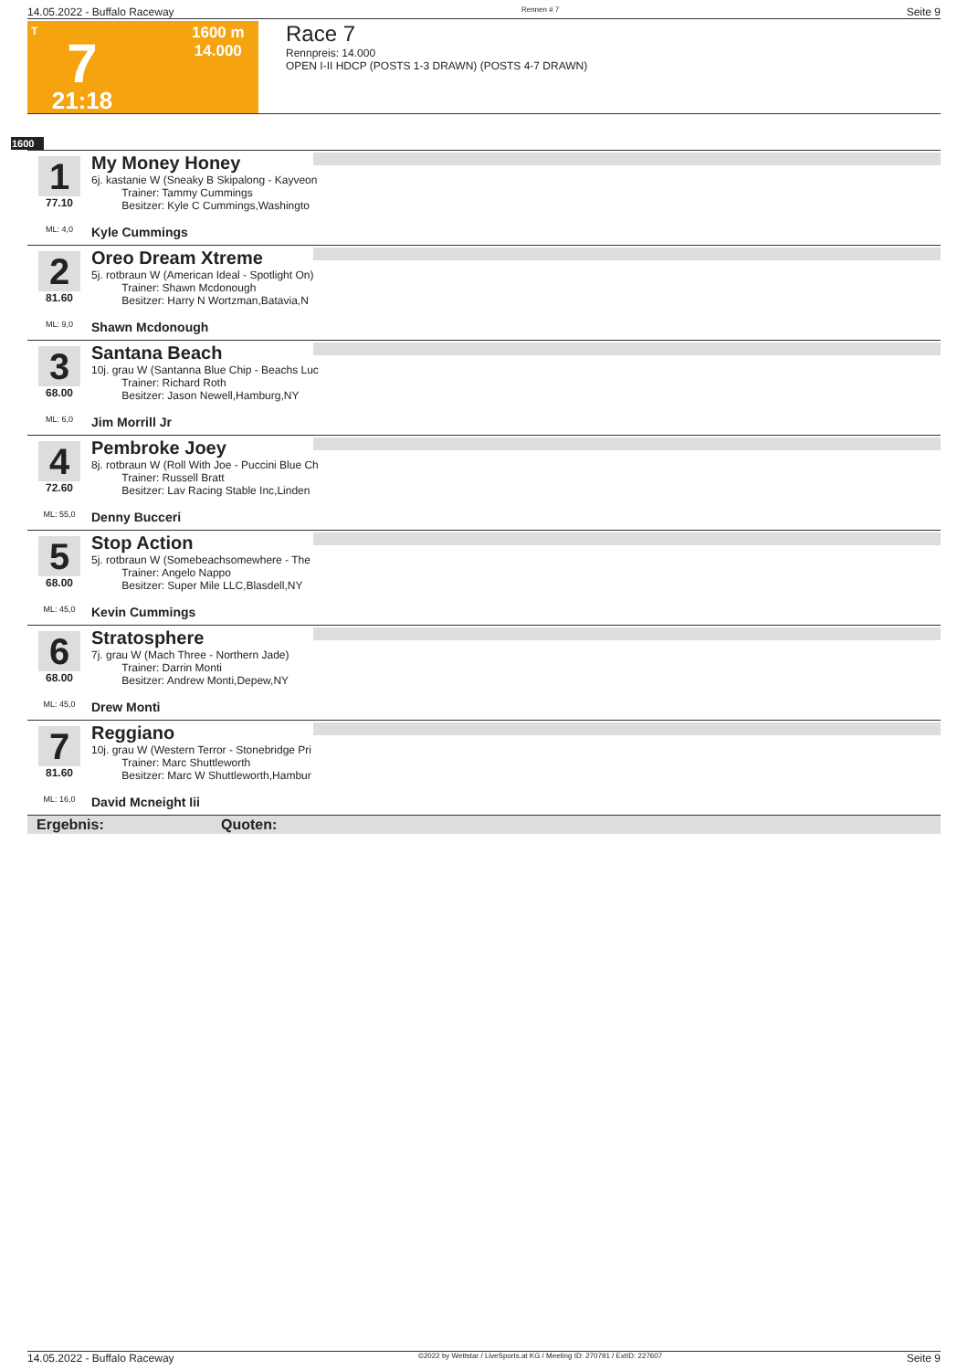14.05.2022 - Buffalo Raceway Rennen # 7 Seite 9
T
7
21:18
1600 m
14.000
Race 7
Rennpreis: 14.000
OPEN I-II HDCP (POSTS 1-3 DRAWN) (POSTS 4-7 DRAWN)
1600
1
77.10
ML: 4,0
My Money Honey
6j. kastanie W (Sneaky B Skipalong - Kayveon
Trainer: Tammy Cummings
Besitzer: Kyle C Cummings,Washingto
Kyle Cummings
2
81.60
ML: 9,0
Oreo Dream Xtreme
5j. rotbraun W (American Ideal - Spotlight On)
Trainer: Shawn Mcdonough
Besitzer: Harry N Wortzman,Batavia,N
Shawn Mcdonough
3
68.00
ML: 6,0
Santana Beach
10j. grau W (Santanna Blue Chip - Beachs Luc
Trainer: Richard Roth
Besitzer: Jason Newell,Hamburg,NY
Jim Morrill Jr
4
72.60
ML: 55,0
Pembroke Joey
8j. rotbraun W (Roll With Joe - Puccini Blue Ch
Trainer: Russell Bratt
Besitzer: Lav Racing Stable Inc,Linden
Denny Bucceri
5
68.00
ML: 45,0
Stop Action
5j. rotbraun W (Somebeachsomewhere - The
Trainer: Angelo Nappo
Besitzer: Super Mile LLC,Blasdell,NY
Kevin Cummings
6
68.00
ML: 45,0
Stratosphere
7j. grau W (Mach Three - Northern Jade)
Trainer: Darrin Monti
Besitzer: Andrew Monti,Depew,NY
Drew Monti
7
81.60
ML: 16,0
Reggiano
10j. grau W (Western Terror - Stonebridge Pri
Trainer: Marc Shuttleworth
Besitzer: Marc W Shuttleworth,Hambur
David Mcneight Iii
Ergebnis: Quoten:
14.05.2022 - Buffalo Raceway ©2022 by Wettstar / LiveSports.at KG / Meeting ID: 270791 / ExtID: 227607 Seite 9